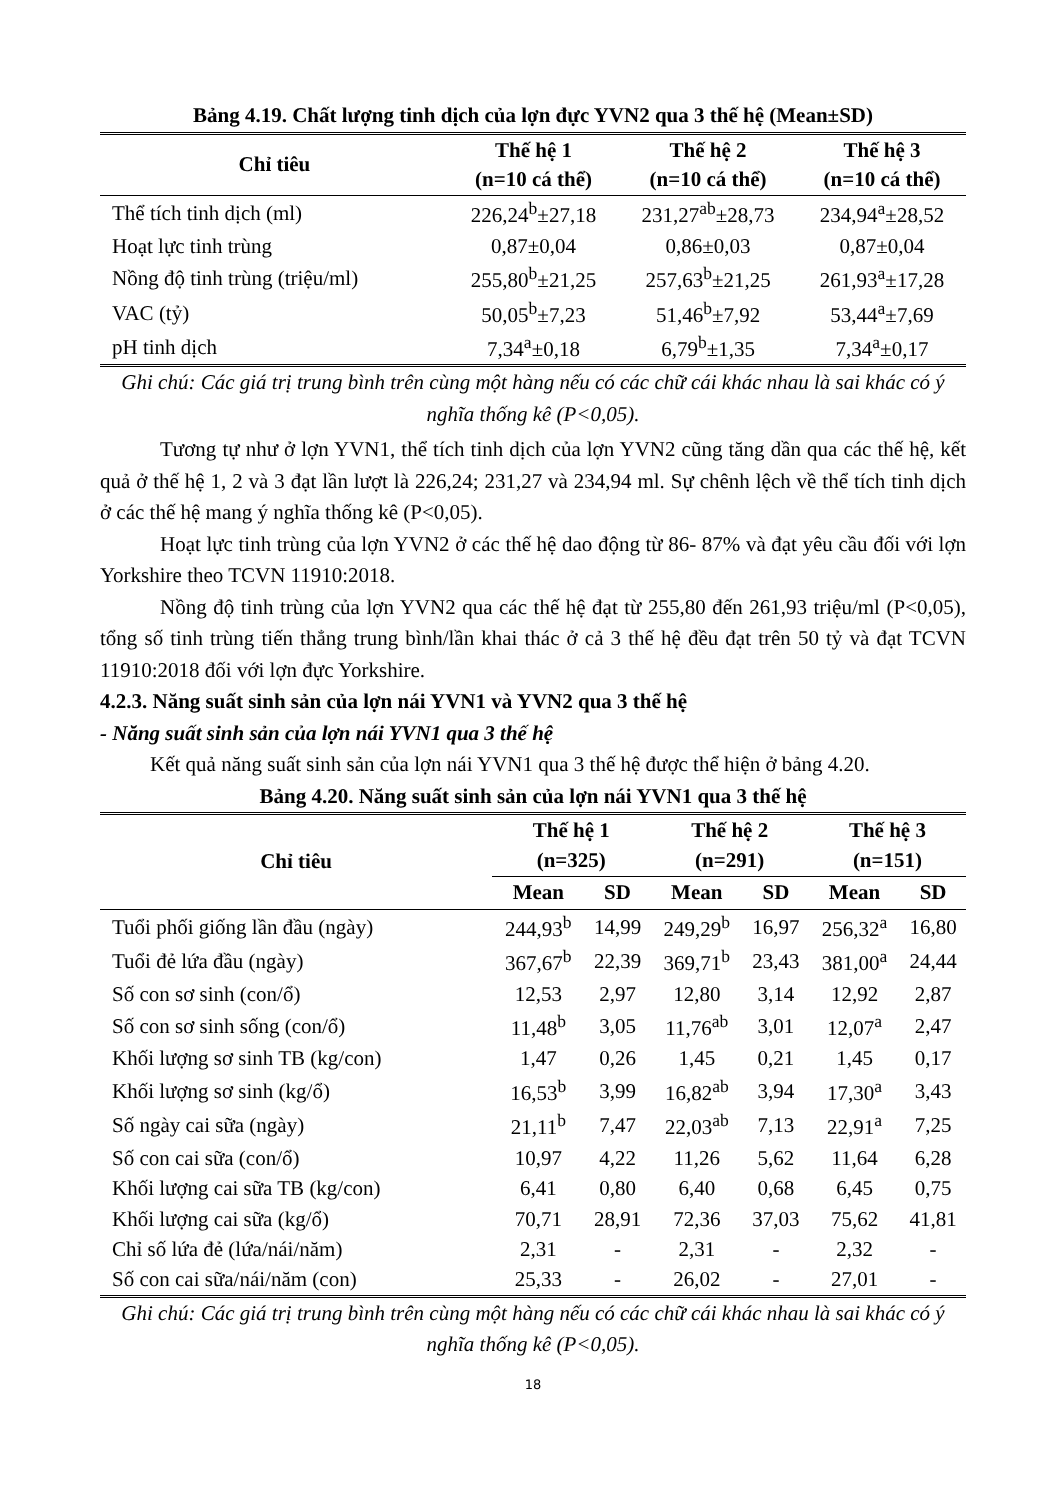Bảng 4.19. Chất lượng tinh dịch của lợn đực YVN2 qua 3 thế hệ (Mean±SD)
| Chỉ tiêu | Thế hệ 1 (n=10 cá thể) | Thế hệ 2 (n=10 cá thể) | Thế hệ 3 (n=10 cá thể) |
| --- | --- | --- | --- |
| Thể tích tinh dịch (ml) | 226,24<sup>b</sup>±27,18 | 231,27<sup>ab</sup>±28,73 | 234,94<sup>a</sup>±28,52 |
| Hoạt lực tinh trùng | 0,87±0,04 | 0,86±0,03 | 0,87±0,04 |
| Nồng độ tinh trùng (triệu/ml) | 255,80<sup>b</sup>±21,25 | 257,63<sup>b</sup>±21,25 | 261,93<sup>a</sup>±17,28 |
| VAC (tỷ) | 50,05<sup>b</sup>±7,23 | 51,46<sup>b</sup>±7,92 | 53,44<sup>a</sup>±7,69 |
| pH tinh dịch | 7,34<sup>a</sup>±0,18 | 6,79<sup>b</sup>±1,35 | 7,34<sup>a</sup>±0,17 |
Ghi chú: Các giá trị trung bình trên cùng một hàng nếu có các chữ cái khác nhau là sai khác có ý nghĩa thống kê (P<0,05).
Tương tự như ở lợn YVN1, thể tích tinh dịch của lợn YVN2 cũng tăng dần qua các thế hệ, kết quả ở thế hệ 1, 2 và 3 đạt lần lượt là 226,24; 231,27 và 234,94 ml. Sự chênh lệch về thể tích tinh dịch ở các thế hệ mang ý nghĩa thống kê (P<0,05).
Hoạt lực tinh trùng của lợn YVN2 ở các thế hệ dao động từ 86- 87% và đạt yêu cầu đối với lợn Yorkshire theo TCVN 11910:2018.
Nồng độ tinh trùng của lợn YVN2 qua các thế hệ đạt từ 255,80 đến 261,93 triệu/ml (P<0,05), tổng số tinh trùng tiến thẳng trung bình/lần khai thác ở cả 3 thế hệ đều đạt trên 50 tỷ và đạt TCVN 11910:2018 đối với lợn đực Yorkshire.
4.2.3. Năng suất sinh sản của lợn nái YVN1 và YVN2 qua 3 thế hệ
- Năng suất sinh sản của lợn nái YVN1 qua 3 thế hệ
Kết quả năng suất sinh sản của lợn nái YVN1 qua 3 thế hệ được thể hiện ở bảng 4.20.
Bảng 4.20. Năng suất sinh sản của lợn nái YVN1 qua 3 thế hệ
| Chỉ tiêu | Thế hệ 1 (n=325) | | Thế hệ 2 (n=291) | | Thế hệ 3 (n=151) | |
| --- | --- | --- | --- | --- | --- | --- |
| | Mean | SD | Mean | SD | Mean | SD |
| Tuổi phối giống lần đầu (ngày) | 244,93<sup>b</sup> | 14,99 | 249,29<sup>b</sup> | 16,97 | 256,32<sup>a</sup> | 16,80 |
| Tuổi đẻ lứa đầu (ngày) | 367,67<sup>b</sup> | 22,39 | 369,71<sup>b</sup> | 23,43 | 381,00<sup>a</sup> | 24,44 |
| Số con sơ sinh (con/ổ) | 12,53 | 2,97 | 12,80 | 3,14 | 12,92 | 2,87 |
| Số con sơ sinh sống (con/ổ) | 11,48<sup>b</sup> | 3,05 | 11,76<sup>ab</sup> | 3,01 | 12,07<sup>a</sup> | 2,47 |
| Khối lượng sơ sinh TB (kg/con) | 1,47 | 0,26 | 1,45 | 0,21 | 1,45 | 0,17 |
| Khối lượng sơ sinh (kg/ổ) | 16,53<sup>b</sup> | 3,99 | 16,82<sup>ab</sup> | 3,94 | 17,30<sup>a</sup> | 3,43 |
| Số ngày cai sữa (ngày) | 21,11<sup>b</sup> | 7,47 | 22,03<sup>ab</sup> | 7,13 | 22,91<sup>a</sup> | 7,25 |
| Số con cai sữa (con/ổ) | 10,97 | 4,22 | 11,26 | 5,62 | 11,64 | 6,28 |
| Khối lượng cai sữa TB (kg/con) | 6,41 | 0,80 | 6,40 | 0,68 | 6,45 | 0,75 |
| Khối lượng cai sữa (kg/ổ) | 70,71 | 28,91 | 72,36 | 37,03 | 75,62 | 41,81 |
| Chỉ số lứa đẻ (lứa/nái/năm) | 2,31 | - | 2,31 | - | 2,32 | - |
| Số con cai sữa/nái/năm (con) | 25,33 | - | 26,02 | - | 27,01 | - |
Ghi chú: Các giá trị trung bình trên cùng một hàng nếu có các chữ cái khác nhau là sai khác có ý nghĩa thống kê (P<0,05).
18